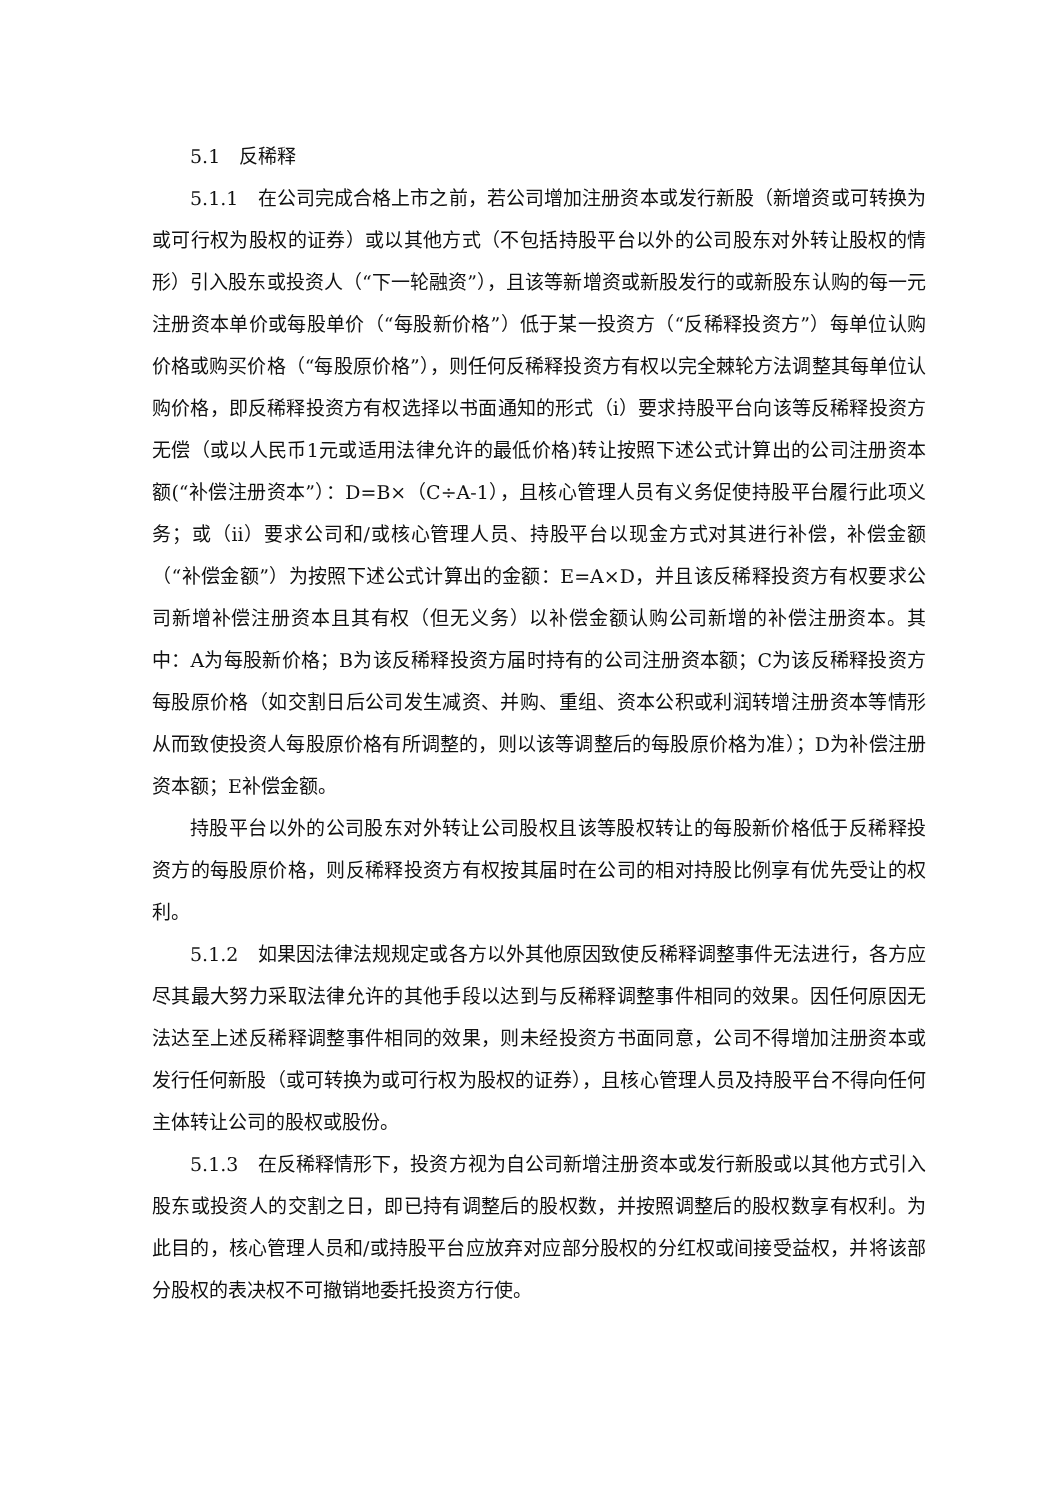5.1　反稀释
5.1.1　在公司完成合格上市之前，若公司增加注册资本或发行新股（新增资或可转换为或可行权为股权的证券）或以其他方式（不包括持股平台以外的公司股东对外转让股权的情形）引入股东或投资人（“下一轮融资”），且该等新增资或新股发行的或新股东认购的每一元注册资本单价或每股单价（“每股新价格”）低于某一投资方（“反稀释投资方”）每单位认购价格或购买价格（“每股原价格”），则任何反稀释投资方有权以完全棘轮方法调整其每单位认购价格，即反稀释投资方有权选择以书面通知的形式（i）要求持股平台向该等反稀释投资方无偿（或以人民币1元或适用法律允许的最低价格)转让按照下述公式计算出的公司注册资本额(“补偿注册资本”）：D=B×（C÷A-1），且核心管理人员有义务促使持股平台履行此项义务；或（ii）要求公司和/或核心管理人员、持股平台以现金方式对其进行补偿，补偿金额（“补偿金额”）为按照下述公式计算出的金额：E=A×D，并且该反稀释投资方有权要求公司新增补偿注册资本且其有权（但无义务）以补偿金额认购公司新增的补偿注册资本。其中：A为每股新价格；B为该反稀释投资方届时持有的公司注册资本额；C为该反稀释投资方每股原价格（如交割日后公司发生减资、并购、重组、资本公积或利润转增注册资本等情形从而致使投资人每股原价格有所调整的，则以该等调整后的每股原价格为准）；D为补偿注册资本额；E补偿金额。
持股平台以外的公司股东对外转让公司股权且该等股权转让的每股新价格低于反稀释投资方的每股原价格，则反稀释投资方有权按其届时在公司的相对持股比例享有优先受让的权利。
5.1.2　如果因法律法规规定或各方以外其他原因致使反稀释调整事件无法进行，各方应尽其最大努力采取法律允许的其他手段以达到与反稀释调整事件相同的效果。因任何原因无法达至上述反稀释调整事件相同的效果，则未经投资方书面同意，公司不得增加注册资本或发行任何新股（或可转换为或可行权为股权的证券），且核心管理人员及持股平台不得向任何主体转让公司的股权或股份。
5.1.3　在反稀释情形下，投资方视为自公司新增注册资本或发行新股或以其他方式引入股东或投资人的交割之日，即已持有调整后的股权数，并按照调整后的股权数享有权利。为此目的，核心管理人员和/或持股平台应放弃对应部分股权的分红权或间接受益权，并将该部分股权的表决权不可撤销地委托投资方行使。